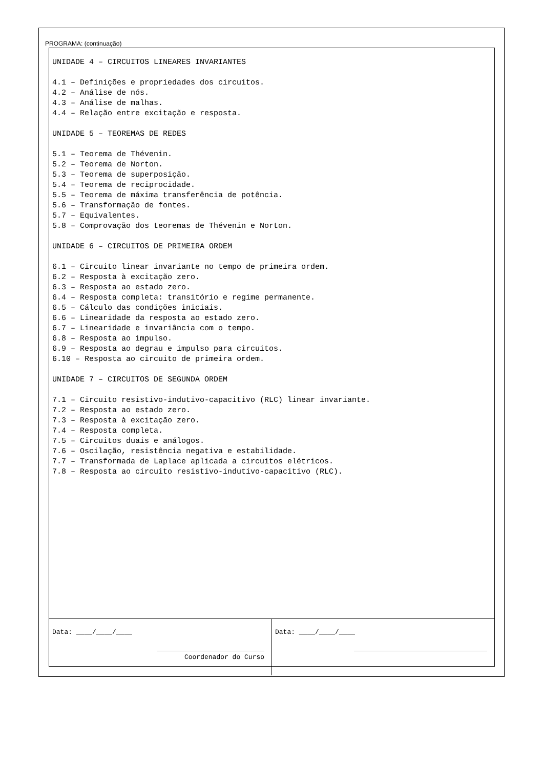PROGRAMA: (continuação)
UNIDADE 4 – CIRCUITOS LINEARES INVARIANTES
4.1 – Definições e propriedades dos circuitos.
4.2 – Análise de nós.
4.3 – Análise de malhas.
4.4 – Relação entre excitação e resposta.
UNIDADE 5 – TEOREMAS DE REDES
5.1 – Teorema de Thévenin.
5.2 – Teorema de Norton.
5.3 – Teorema de superposição.
5.4 – Teorema de reciprocidade.
5.5 – Teorema de máxima transferência de potência.
5.6 – Transformação de fontes.
5.7 – Equivalentes.
5.8 – Comprovação dos teoremas de Thévenin e Norton.
UNIDADE 6 – CIRCUITOS DE PRIMEIRA ORDEM
6.1 – Circuito linear invariante no tempo de primeira ordem.
6.2 – Resposta à excitação zero.
6.3 – Resposta ao estado zero.
6.4 – Resposta completa: transitório e regime permanente.
6.5 – Cálculo das condições iniciais.
6.6 – Linearidade da resposta ao estado zero.
6.7 – Linearidade e invariância com o tempo.
6.8 – Resposta ao impulso.
6.9 – Resposta ao degrau e impulso para circuitos.
6.10 – Resposta ao circuito de primeira ordem.
UNIDADE 7 – CIRCUITOS DE SEGUNDA ORDEM
7.1 – Circuito resistivo-indutivo-capacitivo (RLC) linear invariante.
7.2 – Resposta ao estado zero.
7.3 – Resposta à excitação zero.
7.4 – Resposta completa.
7.5 – Circuitos duais e análogos.
7.6 – Oscilação, resistência negativa e estabilidade.
7.7 – Transformada de Laplace aplicada a circuitos elétricos.
7.8 – Resposta ao circuito resistivo-indutivo-capacitivo (RLC).
Data: ____/____/____
Coordenador do Curso
Data: ____/____/____